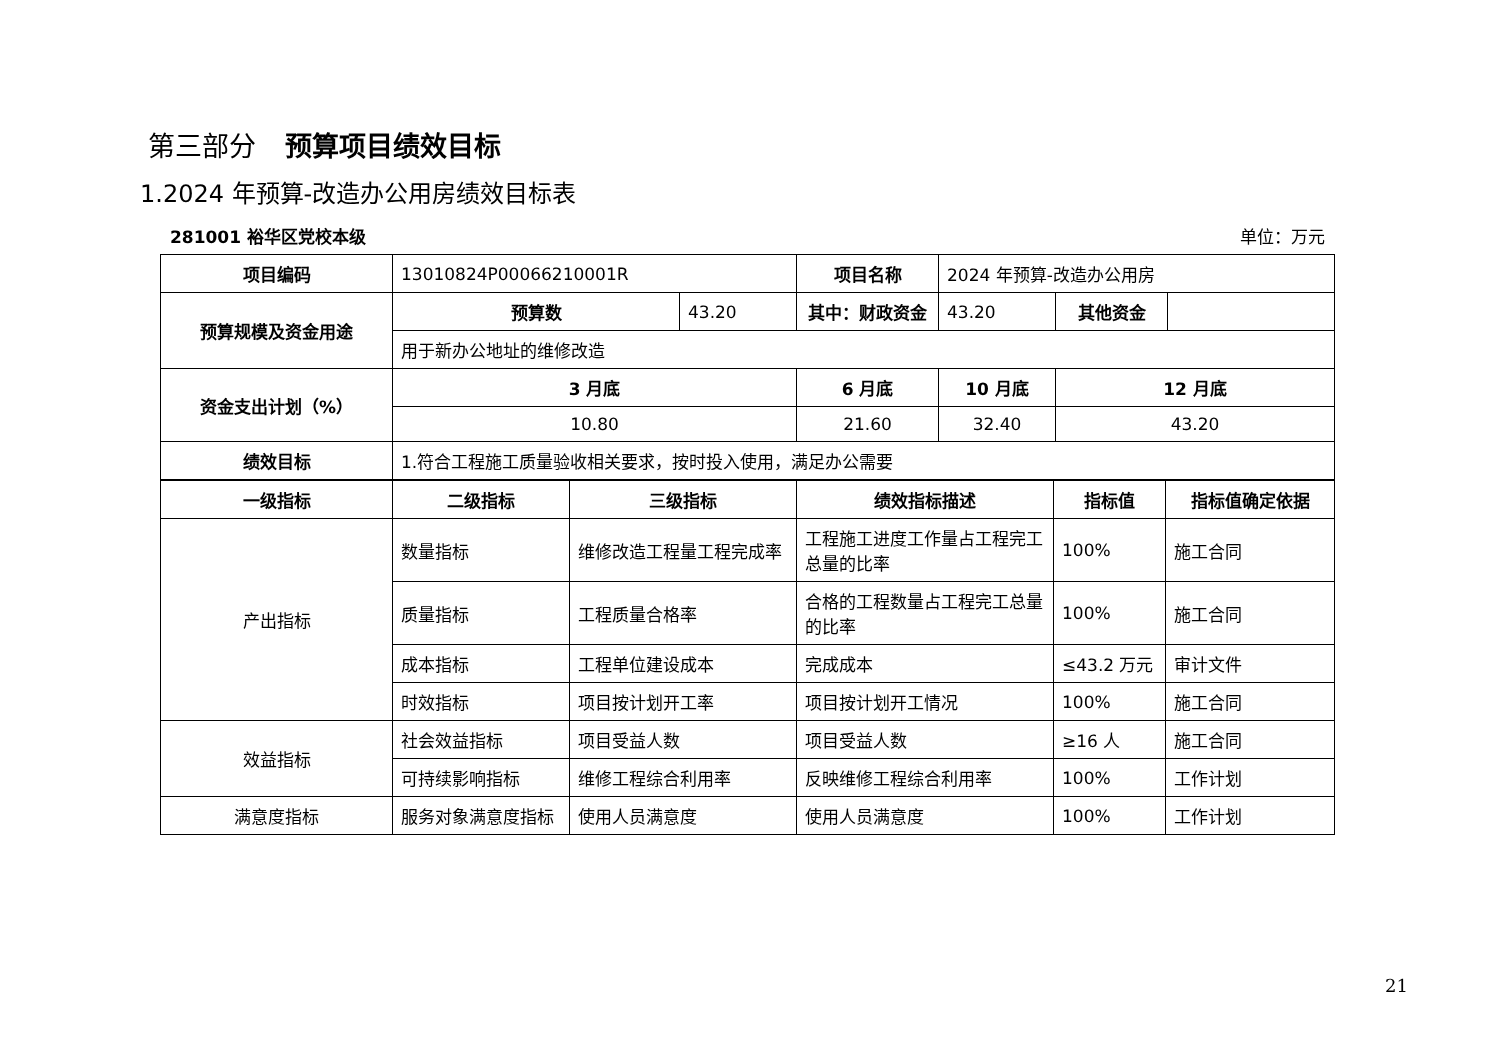第三部分 预算项目绩效目标
1.2024 年预算-改造办公用房绩效目标表
281001 裕华区党校本级 单位：万元
| 项目编码 | 13010824P00066210001R | | 项目名称 | 2024 年预算-改造办公用房 | | |
| 预算规模及资金用途 | 预算数 | 43.20 | 其中：财政资金 | 43.20 | 其他资金 | |
| | 用于新办公地址的维修改造 | | | | | |
| 资金支出计划（%） | 3 月底 | | 6 月底 | 10 月底 | 12 月底 | |
| | 10.80 | | 21.60 | 32.40 | 43.20 | |
| 绩效目标 | 1.符合工程施工质量验收相关要求，按时投入使用，满足办公需要 | | | | | |
| 一级指标 | 二级指标 | 三级指标 | 绩效指标描述 | 指标值 | 指标值确定依据 |
| --- | --- | --- | --- | --- | --- |
| 产出指标 | 数量指标 | 维修改造工程量工程完成率 | 工程施工进度工作量占工程完工总量的比率 | 100% | 施工合同 |
| | 质量指标 | 工程质量合格率 | 合格的工程数量占工程完工总量的比率 | 100% | 施工合同 |
| | 成本指标 | 工程单位建设成本 | 完成成本 | ≤43.2 万元 | 审计文件 |
| | 时效指标 | 项目按计划开工率 | 项目按计划开工情况 | 100% | 施工合同 |
| 效益指标 | 社会效益指标 | 项目受益人数 | 项目受益人数 | ≥16 人 | 施工合同 |
| | 可持续影响指标 | 维修工程综合利用率 | 反映维修工程综合利用率 | 100% | 工作计划 |
| 满意度指标 | 服务对象满意度指标 | 使用人员满意度 | 使用人员满意度 | 100% | 工作计划 |
21